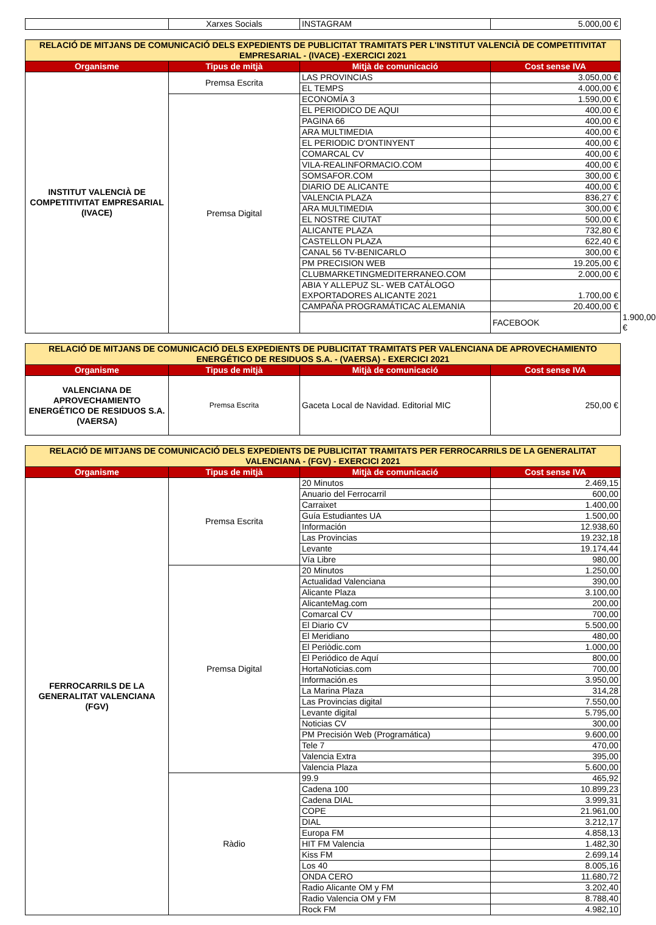| | Xarxes Socials | INSTAGRAM | 5.000,00 € |
| RELACIÓ DE MITJANS DE COMUNICACIÓ DELS EXPEDIENTS DE PUBLICITAT TRAMITATS PER L'INSTITUT VALENCIÀ DE COMPETITIVITAT EMPRESARIAL - (IVACE) -EXERCICI 2021 | | | | |
| Organisme | Tipus de mitjà | Mitjà de comunicació | Cost sense IVA | |
| INSTITUT VALENCIÀ DE COMPETITIVITAT EMPRESARIAL (IVACE) | Premsa Escrita | LAS PROVINCIAS | 3.050,00 € | |
| | | EL TEMPS | 4.000,00 € | |
| | Premsa Digital | ECONOMÍA 3 | 1.590,00 € | |
| | | EL PERIODICO DE AQUI | 400,00 € | |
| | | PAGINA 66 | 400,00 € | |
| | | ARA MULTIMEDIA | 400,00 € | |
| | | EL PERIODIC D'ONTINYENT | 400,00 € | |
| | | COMARCAL CV | 400,00 € | |
| | | VILA-REALINFORMACIO.COM | 400,00 € | |
| | | SOMSAFOR.COM | 300,00 € | |
| | | DIARIO DE ALICANTE | 400,00 € | |
| | | VALENCIA PLAZA | 836,27 € | |
| | | ARA MULTIMEDIA | 300,00 € | |
| | | EL NOSTRE CIUTAT | 500,00 € | |
| | | ALICANTE PLAZA | 732,80 € | |
| | | CASTELLON PLAZA | 622,40 € | |
| | | CANAL 56 TV-BENICARLO | 300,00 € | |
| | | PM PRECISION WEB | 19.205,00 € | |
| | | CLUBMARKETINGMEDITERRANEO.COM | 2.000,00 € | |
| | | ABIA Y ALLEPUZ SL- WEB CATÁLOGO EXPORTADORES ALICANTE 2021 | 1.700,00 € | |
| | | CAMPAÑA PROGRAMÁTICAC ALEMANIA | 20.400,00 € | |
| | | | FACEBOOK | 1.900,00 € |
| RELACIÓ DE MITJANS DE COMUNICACIÓ DELS EXPEDIENTS DE PUBLICITAT TRAMITATS PER VALENCIANA DE APROVECHAMIENTO ENERGÉTICO DE RESIDUOS S.A. - (VAERSA) - EXERCICI 2021 | | | |
| Organisme | Tipus de mitjà | Mitjà de comunicació | Cost sense IVA |
| VALENCIANA DE APROVECHAMIENTO ENERGÉTICO DE RESIDUOS S.A. (VAERSA) | Premsa Escrita | Gaceta Local de Navidad. Editorial MIC | 250,00 € |
| RELACIÓ DE MITJANS DE COMUNICACIÓ DELS EXPEDIENTS DE PUBLICITAT TRAMITATS PER FERROCARRILS DE LA GENERALITAT VALENCIANA - (FGV) - EXERCICI 2021 | | | |
| Organisme | Tipus de mitjà | Mitjà de comunicació | Cost sense IVA |
| FERROCARRILS DE LA GENERALITAT VALENCIANA (FGV) | Premsa Escrita | 20 Minutos | 2.469,15 |
| | | Anuario del Ferrocarril | 600,00 |
| | | Carraixet | 1.400,00 |
| | | Guía Estudiantes UA | 1.500,00 |
| | | Información | 12.938,60 |
| | | Las Provincias | 19.232,18 |
| | | Levante | 19.174,44 |
| | | Vía Libre | 980,00 |
| | Premsa Digital | 20 Minutos | 1.250,00 |
| | | Actualidad Valenciana | 390,00 |
| | | Alicante Plaza | 3.100,00 |
| | | AlicanteMag.com | 200,00 |
| | | Comarcal CV | 700,00 |
| | | El Diario CV | 5.500,00 |
| | | El Meridiano | 480,00 |
| | | El Periòdic.com | 1.000,00 |
| | | El Periódico de Aquí | 800,00 |
| | | HortaNoticias.com | 700,00 |
| | | Información.es | 3.950,00 |
| | | La Marina Plaza | 314,28 |
| | | Las Provincias digital | 7.550,00 |
| | | Levante digital | 5.795,00 |
| | | Noticias CV | 300,00 |
| | | PM Precisión Web (Programática) | 9.600,00 |
| | | Tele 7 | 470,00 |
| | | Valencia Extra | 395,00 |
| | | Valencia Plaza | 5.600,00 |
| | Ràdio | 99.9 | 465,92 |
| | | Cadena 100 | 10.899,23 |
| | | Cadena DIAL | 3.999,31 |
| | | COPE | 21.961,00 |
| | | DIAL | 3.212,17 |
| | | Europa FM | 4.858,13 |
| | | HIT FM Valencia | 1.482,30 |
| | | Kiss FM | 2.699,14 |
| | | Los 40 | 8.005,16 |
| | | ONDA CERO | 11.680,72 |
| | | Radio Alicante OM y FM | 3.202,40 |
| | | Radio Valencia OM y FM | 8.788,40 |
| | | Rock FM | 4.982,10 |